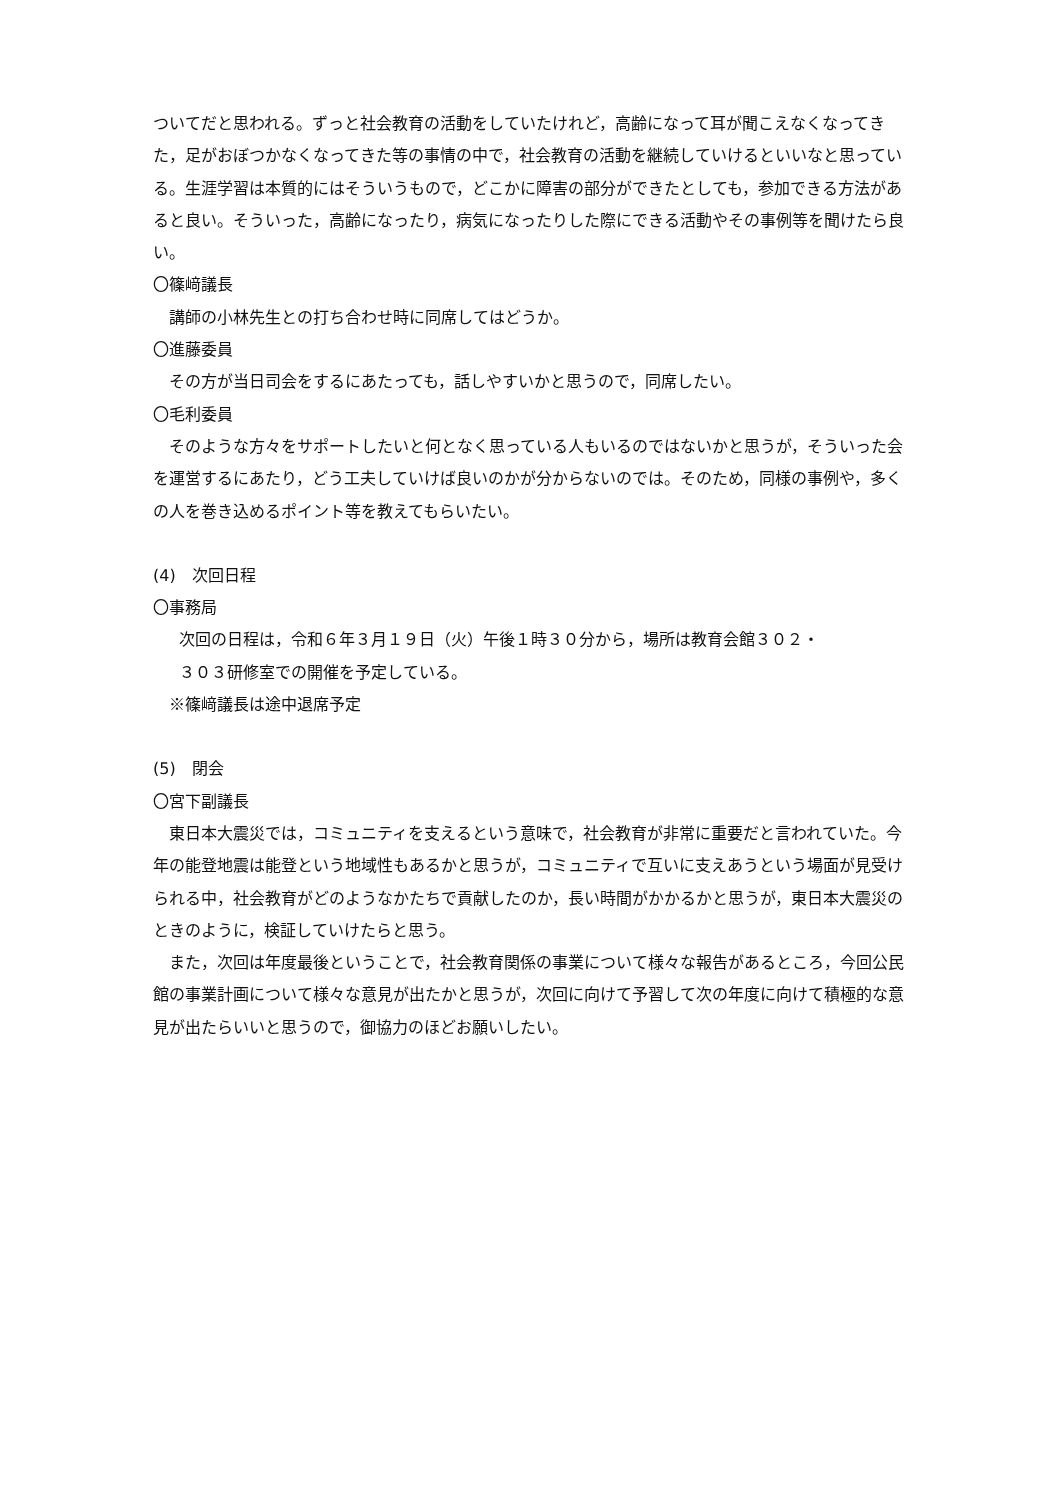ついてだと思われる。ずっと社会教育の活動をしていたけれど，高齢になって耳が聞こえなくなってきた，足がおぼつかなくなってきた等の事情の中で，社会教育の活動を継続していけるといいなと思っている。生涯学習は本質的にはそういうもので，どこかに障害の部分ができたとしても，参加できる方法があると良い。そういった，高齢になったり，病気になったりした際にできる活動やその事例等を聞けたら良い。
〇篠﨑議長
講師の小林先生との打ち合わせ時に同席してはどうか。
〇進藤委員
その方が当日司会をするにあたっても，話しやすいかと思うので，同席したい。
〇毛利委員
　そのような方々をサポートしたいと何となく思っている人もいるのではないかと思うが，そういった会を運営するにあたり，どう工夫していけば良いのかが分からないのでは。そのため，同様の事例や，多くの人を巻き込めるポイント等を教えてもらいたい。
(4)　次回日程
〇事務局
次回の日程は，令和６年３月１９日（火）午後１時３０分から，場所は教育会館３０２・
３０３研修室での開催を予定している。
※篠﨑議長は途中退席予定
(5)　閉会
〇宮下副議長
　東日本大震災では，コミュニティを支えるという意味で，社会教育が非常に重要だと言われていた。今年の能登地震は能登という地域性もあるかと思うが，コミュニティで互いに支えあうという場面が見受けられる中，社会教育がどのようなかたちで貢献したのか，長い時間がかかるかと思うが，東日本大震災のときのように，検証していけたらと思う。
　また，次回は年度最後ということで，社会教育関係の事業について様々な報告があるところ，今回公民館の事業計画について様々な意見が出たかと思うが，次回に向けて予習して次の年度に向けて積極的な意見が出たらいいと思うので，御協力のほどお願いしたい。